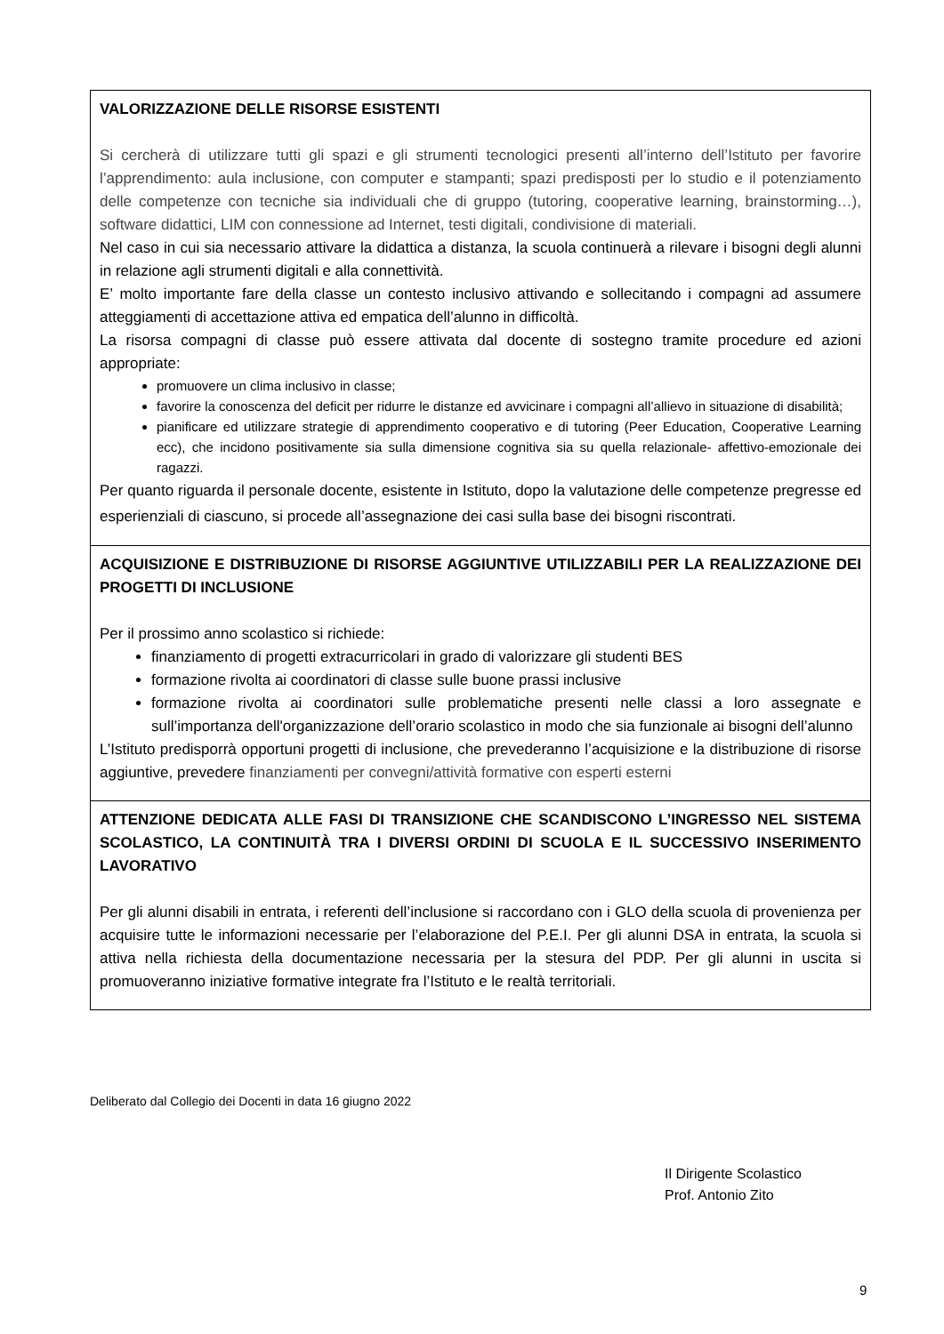| VALORIZZAZIONE DELLE RISORSE ESISTENTI Si cercherà di utilizzare tutti gli spazi e gli strumenti tecnologici presenti all’interno dell’Istituto per favorire l’apprendimento: aula inclusione, con computer e stampanti; spazi predisposti per lo studio e il potenziamento delle competenze con tecniche sia individuali che di gruppo (tutoring, cooperative learning, brainstorming…), software didattici, LIM con connessione ad Internet, testi digitali, condivisione di materiali. Nel caso in cui sia necessario attivare la didattica a distanza, la scuola continuerà a rilevare i bisogni degli alunni in relazione agli strumenti digitali e alla connettività. E’ molto importante fare della classe un contesto inclusivo attivando e sollecitando i compagni ad assumere atteggiamenti di accettazione attiva ed empatica dell’alunno in difficoltà. La risorsa compagni di classe può essere attivata dal docente di sostegno tramite procedure ed azioni appropriate: promuovere un clima inclusivo in classe; favorire la conoscenza del deficit per ridurre le distanze ed avvicinare i compagni all’allievo in situazione di disabilità; pianificare ed utilizzare strategie di apprendimento cooperativo e di tutoring (Peer Education, Cooperative Learning ecc), che incidono positivamente sia sulla dimensione cognitiva sia su quella relazionale- affettivo-emozionale dei ragazzi. Per quanto riguarda il personale docente, esistente in Istituto, dopo la valutazione delle competenze pregresse ed esperienziali di ciascuno, si procede all’assegnazione dei casi sulla base dei bisogni riscontrati. |
| ACQUISIZIONE E DISTRIBUZIONE DI RISORSE AGGIUNTIVE UTILIZZABILI PER LA REALIZZAZIONE DEI PROGETTI DI INCLUSIONE Per il prossimo anno scolastico si richiede: finanziamento di progetti extracurricolari in grado di valorizzare gli studenti BES formazione rivolta ai coordinatori di classe sulle buone prassi inclusive formazione rivolta ai coordinatori sulle problematiche presenti nelle classi a loro assegnate e sull’importanza dell'organizzazione dell’orario scolastico in modo che sia funzionale ai bisogni dell’alunno L’Istituto predisporrà opportuni progetti di inclusione, che prevederanno l’acquisizione e la distribuzione di risorse aggiuntive, prevedere finanziamenti per convegni/attività formative con esperti esterni |
| ATTENZIONE DEDICATA ALLE FASI DI TRANSIZIONE CHE SCANDISCONO L’INGRESSO NEL SISTEMA SCOLASTICO, LA CONTINUITÀ TRA I DIVERSI ORDINI DI SCUOLA E IL SUCCESSIVO INSERIMENTO LAVORATIVO Per gli alunni disabili in entrata, i referenti dell’inclusione si raccordano con i GLO della scuola di provenienza per acquisire tutte le informazioni necessarie per l’elaborazione del P.E.I. Per gli alunni DSA in entrata, la scuola si attiva nella richiesta della documentazione necessaria per la stesura del PDP. Per gli alunni in uscita si promuoveranno iniziative formative integrate fra l’Istituto e le realtà territoriali. |
Deliberato dal Collegio dei Docenti in data 16 giugno 2022
Il Dirigente Scolastico
Prof. Antonio Zito
9